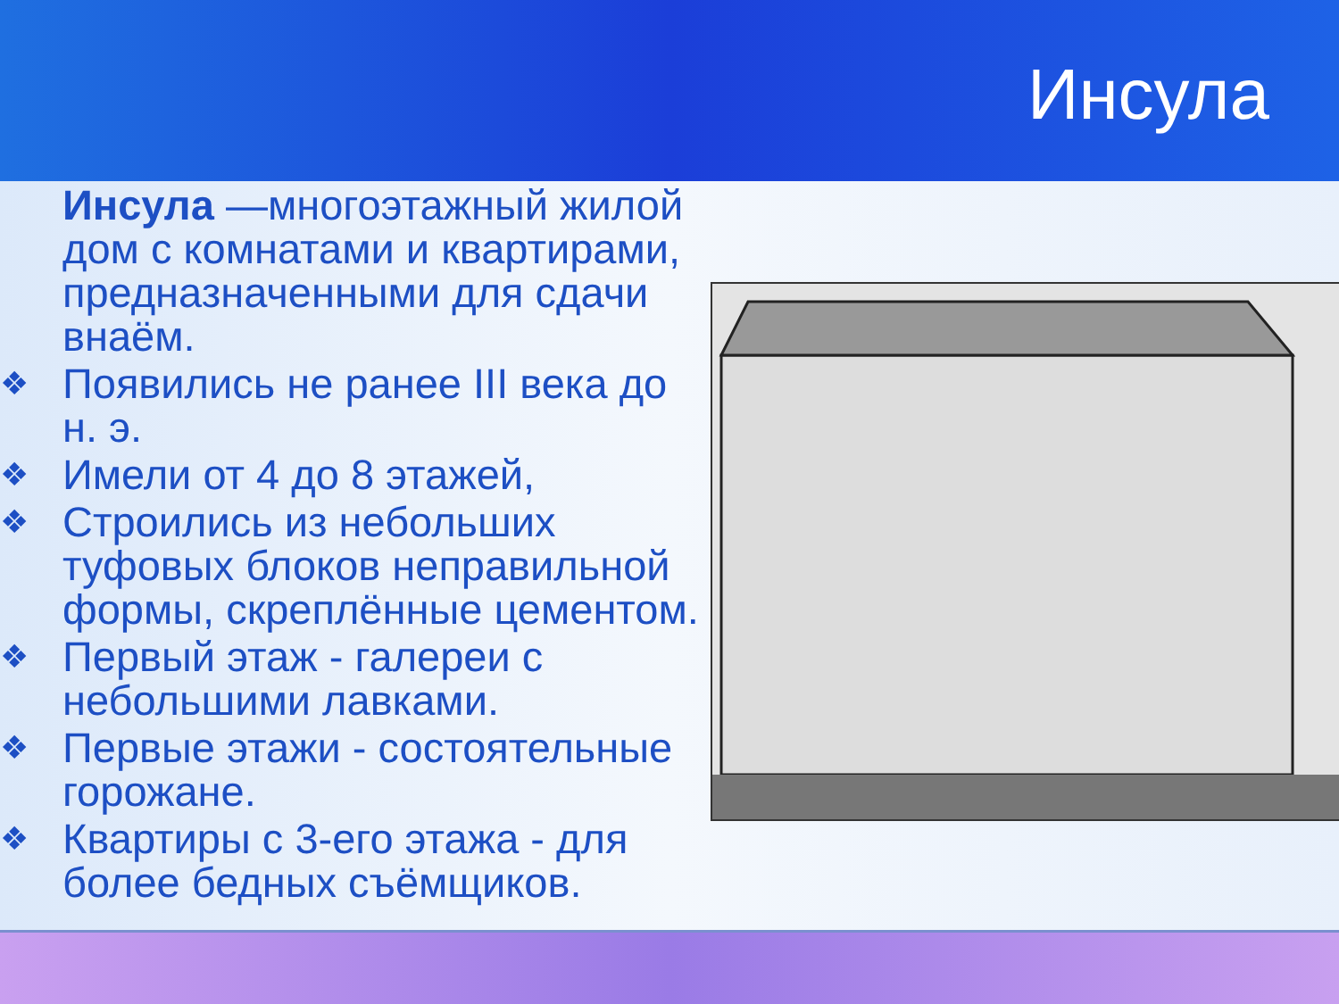Инсула
Инсула —многоэтажный жилой дом с комнатами и квартирами, предназначенными для сдачи внаём.
❖ Появились не ранее III века до н. э.
❖ Имели от 4 до 8 этажей,
❖ Строились из небольших туфовых блоков неправильной формы, скреплённые цементом.
❖ Первый этаж - галереи с небольшими лавками.
❖ Первые этажи - состоятельные горожане.
❖ Квартиры с 3-его этажа - для более бедных съёмщиков.